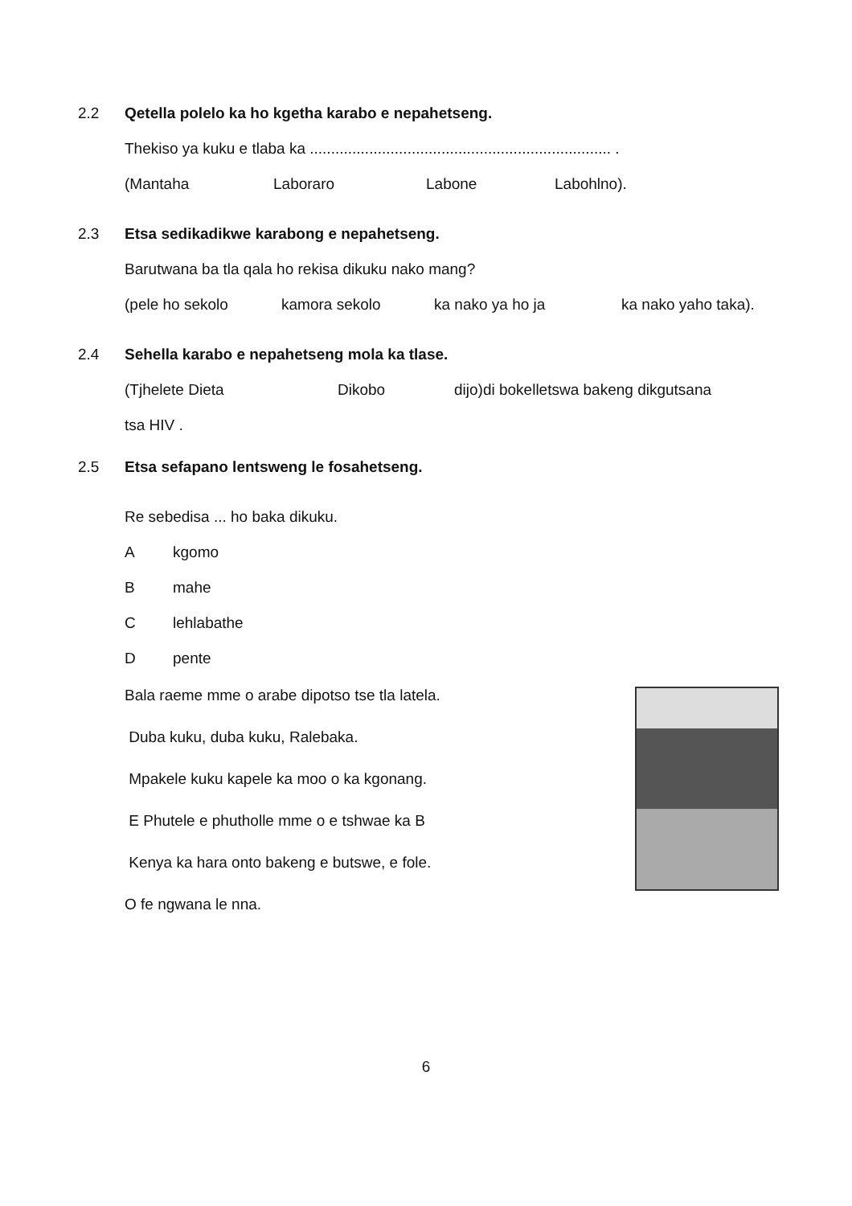2.2 Qetella polelo ka ho kgetha karabo e nepahetseng.
Thekiso ya kuku e tlaba ka ....................................................................... .
(Mantaha Laboraro Labone Labohlno).
2.3 Etsa sedikadikwe karabong e nepahetseng.
Barutwana ba tla qala ho rekisa dikuku nako mang?
(pele ho sekolo kamora sekolo ka nako ya ho ja ka nako yaho taka).
2.4 Sehella karabo e nepahetseng mola ka tlase.
(Tjhelete Dieta Dikobo dijo)di bokelletswa bakeng dikgutsana
tsa HIV .
2.5 Etsa sefapano lentsweng le fosahetseng.
Re sebedisa ... ho baka dikuku.
Akgomo
Bmahe
Clehlabathe
Dpente
Bala raeme mme o arabe dipotso tse tla latela.
Duba kuku, duba kuku, Ralebaka.
Mpakele kuku kapele ka moo o ka kgonang.
E Phutele e phutholle mme o e tshwae ka B
Kenya ka hara onto bakeng e butswe, e fole.
O fe ngwana le nna.
6